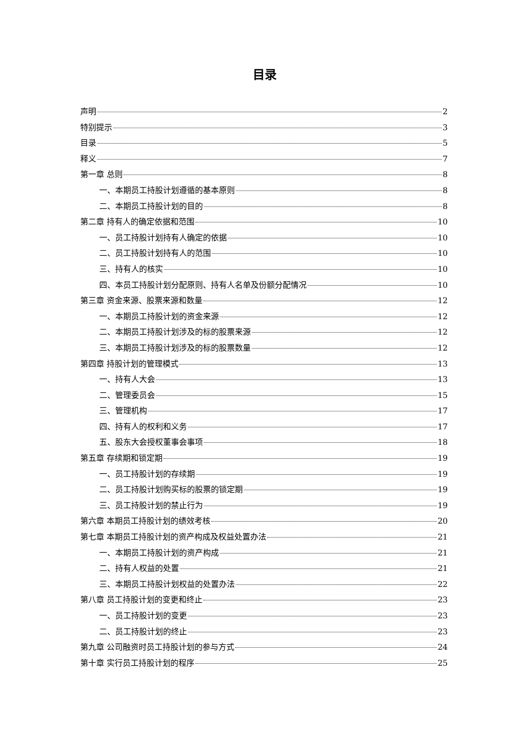目录
声明 2
特别提示 3
目录 5
释义 7
第一章 总则 8
一、本期员工持股计划遵循的基本原则 8
二、本期员工持股计划的目的 8
第二章 持有人的确定依据和范围 10
一、员工持股计划持有人确定的依据 10
二、员工持股计划持有人的范围 10
三、持有人的核实 10
四、本员工持股计划分配原则、持有人名单及份额分配情况 10
第三章 资金来源、股票来源和数量 12
一、本期员工持股计划的资金来源 12
二、本期员工持股计划涉及的标的股票来源 12
三、本期员工持股计划涉及的标的股票数量 12
第四章 持股计划的管理模式 13
一、持有人大会 13
二、管理委员会 15
三、管理机构 17
四、持有人的权利和义务 17
五、股东大会授权董事会事项 18
第五章 存续期和锁定期 19
一、员工持股计划的存续期 19
二、员工持股计划购买标的股票的锁定期 19
三、员工持股计划的禁止行为 19
第六章 本期员工持股计划的绩效考核 20
第七章 本期员工持股计划的资产构成及权益处置办法 21
一、本期员工持股计划的资产构成 21
二、持有人权益的处置 21
三、本期员工持股计划权益的处置办法 22
第八章 员工持股计划的变更和终止 23
一、员工持股计划的变更 23
二、员工持股计划的终止 23
第九章 公司融资时员工持股计划的参与方式 24
第十章 实行员工持股计划的程序 25